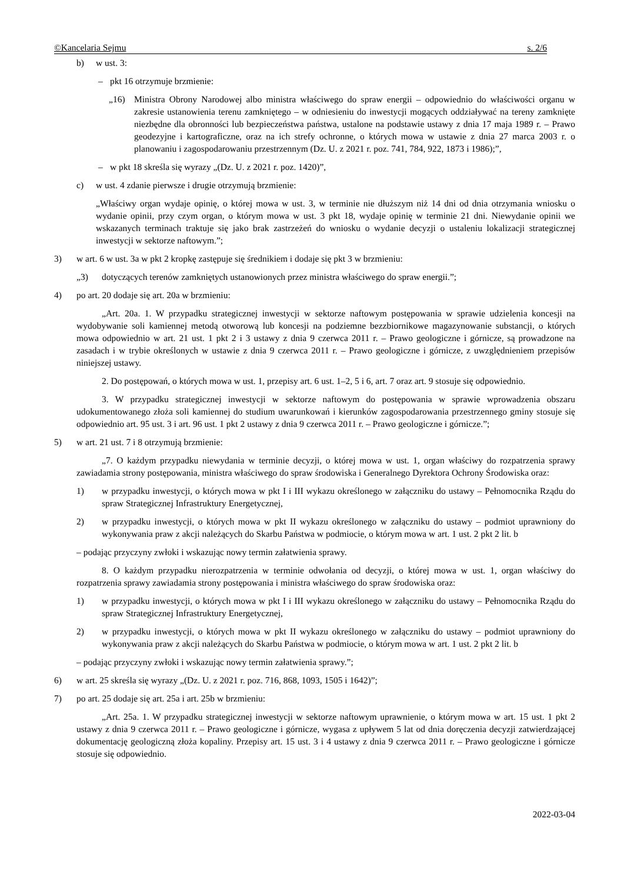©Kancelaria Sejmu s. 2/6
b) w ust. 3:
– pkt 16 otrzymuje brzmienie:
„16) Ministra Obrony Narodowej albo ministra właściwego do spraw energii – odpowiednio do właściwości organu w zakresie ustanowienia terenu zamkniętego – w odniesieniu do inwestycji mogących oddziaływać na tereny zamknięte niezbędne dla obronności lub bezpieczeństwa państwa, ustalone na podstawie ustawy z dnia 17 maja 1989 r. – Prawo geodezyjne i kartograficzne, oraz na ich strefy ochronne, o których mowa w ustawie z dnia 27 marca 2003 r. o planowaniu i zagospodarowaniu przestrzennym (Dz. U. z 2021 r. poz. 741, 784, 922, 1873 i 1986);”,
– w pkt 18 skreśla się wyrazy „(Dz. U. z 2021 r. poz. 1420)”,
c) w ust. 4 zdanie pierwsze i drugie otrzymują brzmienie:
„Właściwy organ wydaje opinię, o której mowa w ust. 3, w terminie nie dłuższym niż 14 dni od dnia otrzymania wniosku o wydanie opinii, przy czym organ, o którym mowa w ust. 3 pkt 18, wydaje opinię w terminie 21 dni. Niewydanie opinii we wskazanych terminach traktuje się jako brak zastrzeżeń do wniosku o wydanie decyzji o ustaleniu lokalizacji strategicznej inwestycji w sektorze naftowym.”;
3) w art. 6 w ust. 3a w pkt 2 kropkę zastępuje się średnikiem i dodaje się pkt 3 w brzmieniu:
„3) dotyczących terenów zamkniętych ustanowionych przez ministra właściwego do spraw energii.”;
4) po art. 20 dodaje się art. 20a w brzmieniu:
„Art. 20a. 1. W przypadku strategicznej inwestycji w sektorze naftowym postępowania w sprawie udzielenia koncesji na wydobywanie soli kamiennej metodą otworową lub koncesji na podziemne bezzbiornikowe magazynowanie substancji, o których mowa odpowiednio w art. 21 ust. 1 pkt 2 i 3 ustawy z dnia 9 czerwca 2011 r. – Prawo geologiczne i górnicze, są prowadzone na zasadach i w trybie określonych w ustawie z dnia 9 czerwca 2011 r. – Prawo geologiczne i górnicze, z uwzględnieniem przepisów niniejszej ustawy.
2. Do postępowań, o których mowa w ust. 1, przepisy art. 6 ust. 1–2, 5 i 6, art. 7 oraz art. 9 stosuje się odpowiednio.
3. W przypadku strategicznej inwestycji w sektorze naftowym do postępowania w sprawie wprowadzenia obszaru udokumentowanego złoża soli kamiennej do studium uwarunkowań i kierunków zagospodarowania przestrzennego gminy stosuje się odpowiednio art. 95 ust. 3 i art. 96 ust. 1 pkt 2 ustawy z dnia 9 czerwca 2011 r. – Prawo geologiczne i górnicze.”;
5) w art. 21 ust. 7 i 8 otrzymują brzmienie:
„7. O każdym przypadku niewydania w terminie decyzji, o której mowa w ust. 1, organ właściwy do rozpatrzenia sprawy zawiadamia strony postępowania, ministra właściwego do spraw środowiska i Generalnego Dyrektora Ochrony Środowiska oraz:
1) w przypadku inwestycji, o których mowa w pkt I i III wykazu określonego w załączniku do ustawy – Pełnomocnika Rządu do spraw Strategicznej Infrastruktury Energetycznej,
2) w przypadku inwestycji, o których mowa w pkt II wykazu określonego w załączniku do ustawy – podmiot uprawniony do wykonywania praw z akcji należących do Skarbu Państwa w podmiocie, o którym mowa w art. 1 ust. 2 pkt 2 lit. b
– podając przyczyny zwłoki i wskazując nowy termin załatwienia sprawy.
8. O każdym przypadku nierozpatrzenia w terminie odwołania od decyzji, o której mowa w ust. 1, organ właściwy do rozpatrzenia sprawy zawiadamia strony postępowania i ministra właściwego do spraw środowiska oraz:
1) w przypadku inwestycji, o których mowa w pkt I i III wykazu określonego w załączniku do ustawy – Pełnomocnika Rządu do spraw Strategicznej Infrastruktury Energetycznej,
2) w przypadku inwestycji, o których mowa w pkt II wykazu określonego w załączniku do ustawy – podmiot uprawniony do wykonywania praw z akcji należących do Skarbu Państwa w podmiocie, o którym mowa w art. 1 ust. 2 pkt 2 lit. b
– podając przyczyny zwłoki i wskazując nowy termin załatwienia sprawy.”;
6) w art. 25 skreśla się wyrazy „(Dz. U. z 2021 r. poz. 716, 868, 1093, 1505 i 1642)”;
7) po art. 25 dodaje się art. 25a i art. 25b w brzmieniu:
„Art. 25a. 1. W przypadku strategicznej inwestycji w sektorze naftowym uprawnienie, o którym mowa w art. 15 ust. 1 pkt 2 ustawy z dnia 9 czerwca 2011 r. – Prawo geologiczne i górnicze, wygasa z upływem 5 lat od dnia doręczenia decyzji zatwierdzającej dokumentację geologiczną złoża kopaliny. Przepisy art. 15 ust. 3 i 4 ustawy z dnia 9 czerwca 2011 r. – Prawo geologiczne i górnicze stosuje się odpowiednio.
2022-03-04